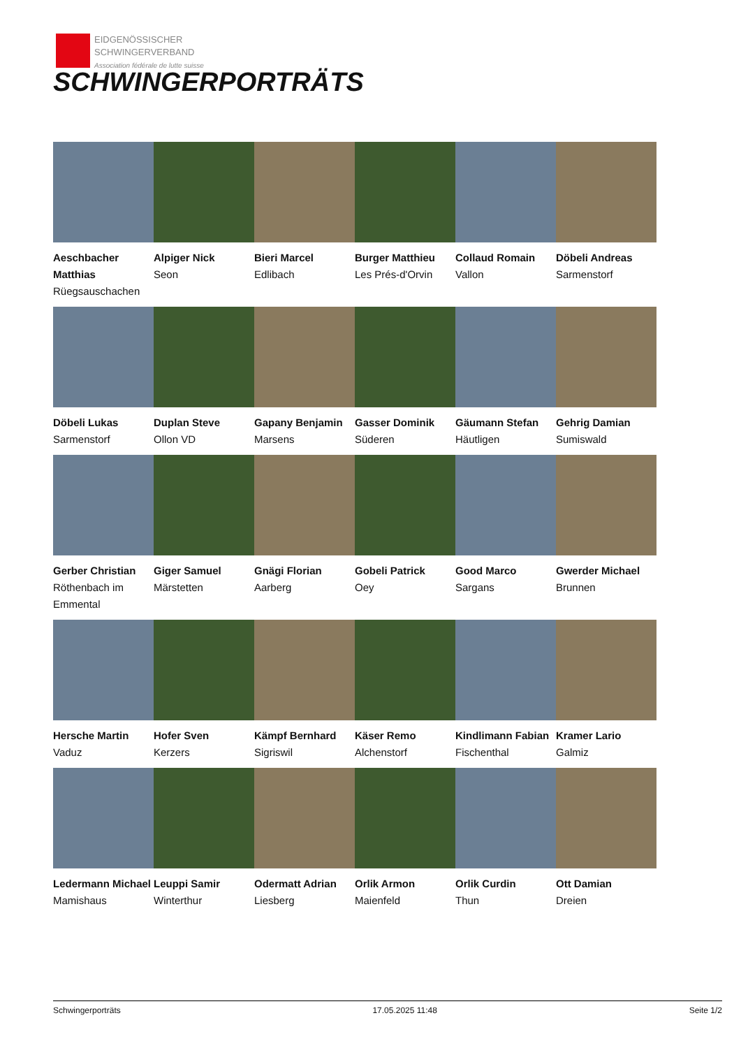EIDGENÖSSISCHER
SCHWINGERVERBAND
Association fédérale de lutte suisse
SCHWINGERPORTRÄTS
Aeschbacher Matthias
Rüegsauschachen
Alpiger Nick
Seon
Bieri Marcel
Edlibach
Burger Matthieu
Les Prés-d'Orvin
Collaud Romain
Vallon
Döbeli Andreas
Sarmenstorf
Döbeli Lukas
Sarmenstorf
Duplan Steve
Ollon VD
Gapany Benjamin
Marsens
Gasser Dominik
Süderen
Gäumann Stefan
Häutligen
Gehrig Damian
Sumiswald
Gerber Christian
Röthenbach im Emmental
Giger Samuel
Märstetten
Gnägi Florian
Aarberg
Gobeli Patrick
Oey
Good Marco
Sargans
Gwerder Michael
Brunnen
Hersche Martin
Vaduz
Hofer Sven
Kerzers
Kämpf Bernhard
Sigriswil
Käser Remo
Alchenstorf
Kindlimann Fabian
Fischenthal
Kramer Lario
Galmiz
Ledermann Michael
Mamishaus
Leuppi Samir
Winterthur
Odermatt Adrian
Liesberg
Orlik Armon
Maienfeld
Orlik Curdin
Thun
Ott Damian
Dreien
Schwingerporträts 17.05.2025 11:48 Seite 1/2